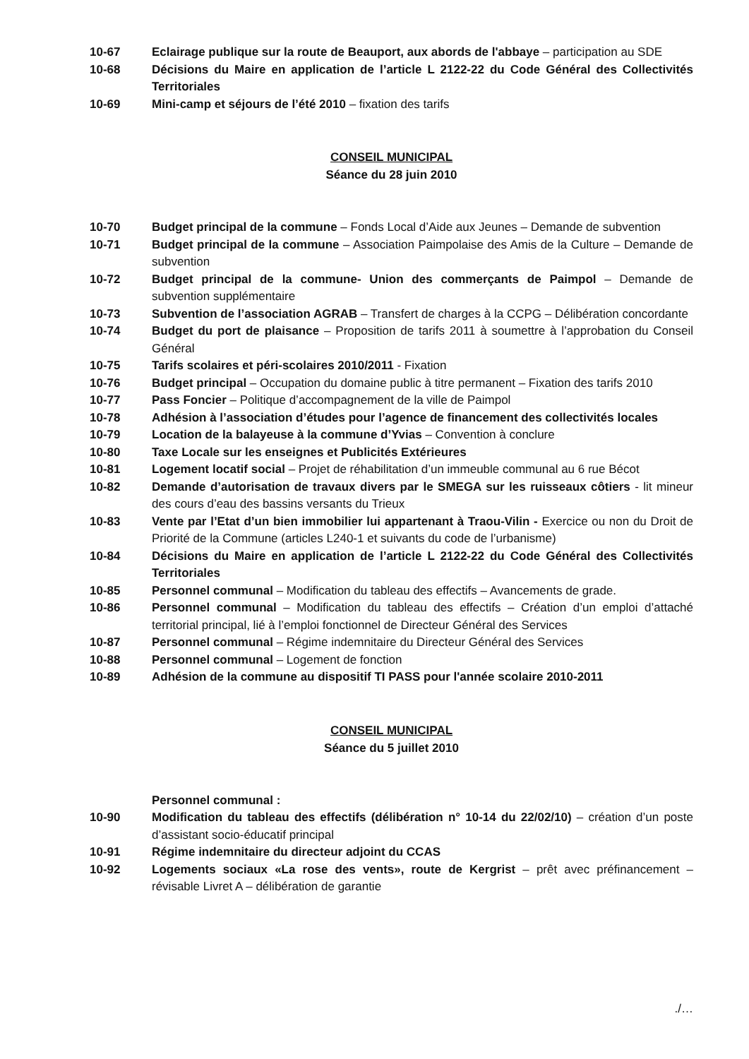10-67 Eclairage publique sur la route de Beauport, aux abords de l'abbaye – participation au SDE
10-68 Décisions du Maire en application de l’article L 2122-22 du Code Général des Collectivités Territoriales
10-69 Mini-camp et séjours de l’été 2010 – fixation des tarifs
CONSEIL MUNICIPAL
Séance du 28 juin 2010
10-70 Budget principal de la commune – Fonds Local d’Aide aux Jeunes – Demande de subvention
10-71 Budget principal de la commune – Association Paimpolaise des Amis de la Culture – Demande de subvention
10-72 Budget principal de la commune- Union des commerçants de Paimpol – Demande de subvention supplémentaire
10-73 Subvention de l’association AGRAB – Transfert de charges à la CCPG – Délibération concordante
10-74 Budget du port de plaisance – Proposition de tarifs 2011 à soumettre à l’approbation du Conseil Général
10-75 Tarifs scolaires et péri-scolaires 2010/2011 - Fixation
10-76 Budget principal – Occupation du domaine public à titre permanent – Fixation des tarifs 2010
10-77 Pass Foncier – Politique d’accompagnement de la ville de Paimpol
10-78 Adhésion à l’association d’études pour l’agence de financement des collectivités locales
10-79 Location de la balayeuse à la commune d’Yvias – Convention à conclure
10-80 Taxe Locale sur les enseignes et Publicités Extérieures
10-81 Logement locatif social – Projet de réhabilitation d’un immeuble communal au 6 rue Bécot
10-82 Demande d’autorisation de travaux divers par le SMEGA sur les ruisseaux côtiers - lit mineur des cours d’eau des bassins versants du Trieux
10-83 Vente par l’Etat d’un bien immobilier lui appartenant à Traou-Vilin - Exercice ou non du Droit de Priorité de la Commune (articles L240-1 et suivants du code de l’urbanisme)
10-84 Décisions du Maire en application de l’article L 2122-22 du Code Général des Collectivités Territoriales
10-85 Personnel communal – Modification du tableau des effectifs – Avancements de grade.
10-86 Personnel communal – Modification du tableau des effectifs – Création d’un emploi d’attaché territorial principal, lié à l’emploi fonctionnel de Directeur Général des Services
10-87 Personnel communal – Régime indemnitaire du Directeur Général des Services
10-88 Personnel communal – Logement de fonction
10-89 Adhésion de la commune au dispositif TI PASS pour l'année scolaire 2010-2011
CONSEIL MUNICIPAL
Séance du 5 juillet 2010
Personnel communal :
10-90 Modification du tableau des effectifs (délibération n° 10-14 du 22/02/10) – création d’un poste d’assistant socio-éducatif principal
10-91 Régime indemnitaire du directeur adjoint du CCAS
10-92 Logements sociaux «La rose des vents», route de Kergrist – prêt avec préfinancement – révisable Livret A – délibération de garantie
./…